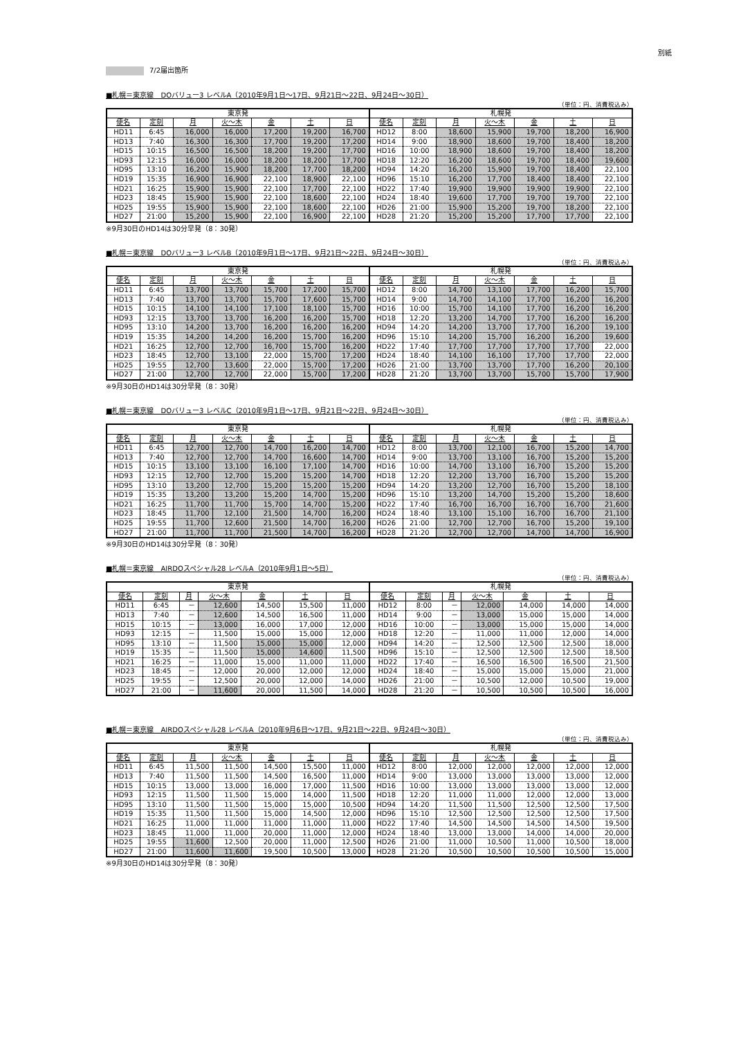別紙
7/2届出箇所
■札幌＝東京線　DOバリュー3 レベルA（2010年9月1日～17日、9月21日～22日、9月24日～30日）
（単位：円、消費税込み）
| 東京発 | | | | | | | 札幌発 | | | | | | |
| --- | --- | --- | --- | --- | --- | --- | --- | --- | --- | --- | --- | --- | --- |
| 便名 | 定刻 | 月 | 火～木 | 金 | 土 | 日 | 便名 | 定刻 | 月 | 火～木 | 金 | 土 | 日 |
| HD11 | 6:45 | 16,000 | 16,000 | 17,200 | 19,200 | 16,700 | HD12 | 8:00 | 18,600 | 15,900 | 19,700 | 18,200 | 16,900 |
| HD13 | 7:40 | 16,300 | 16,300 | 17,700 | 19,200 | 17,200 | HD14 | 9:00 | 18,900 | 18,600 | 19,700 | 18,400 | 18,200 |
| HD15 | 10:15 | 16,500 | 16,500 | 18,200 | 19,200 | 17,700 | HD16 | 10:00 | 18,900 | 18,600 | 19,700 | 18,400 | 18,200 |
| HD93 | 12:15 | 16,000 | 16,000 | 18,200 | 18,200 | 17,700 | HD18 | 12:20 | 16,200 | 18,600 | 19,700 | 18,400 | 19,600 |
| HD95 | 13:10 | 16,200 | 15,900 | 18,200 | 17,700 | 18,200 | HD94 | 14:20 | 16,200 | 15,900 | 19,700 | 18,400 | 22,100 |
| HD19 | 15:35 | 16,900 | 16,900 | 22,100 | 18,900 | 22,100 | HD96 | 15:10 | 16,200 | 17,700 | 18,400 | 18,400 | 22,100 |
| HD21 | 16:25 | 15,900 | 15,900 | 22,100 | 17,700 | 22,100 | HD22 | 17:40 | 19,900 | 19,900 | 19,900 | 19,900 | 22,100 |
| HD23 | 18:45 | 15,900 | 15,900 | 22,100 | 18,600 | 22,100 | HD24 | 18:40 | 19,600 | 17,700 | 19,700 | 19,700 | 22,100 |
| HD25 | 19:55 | 15,900 | 15,900 | 22,100 | 18,600 | 22,100 | HD26 | 21:00 | 15,900 | 15,200 | 19,700 | 18,200 | 22,100 |
| HD27 | 21:00 | 15,200 | 15,900 | 22,100 | 16,900 | 22,100 | HD28 | 21:20 | 15,200 | 15,200 | 17,700 | 17,700 | 22,100 |
※9月30日のHD14は30分早発（8：30発）
■札幌＝東京線　DOバリュー3 レベルB（2010年9月1日～17日、9月21日～22日、9月24日～30日）
（単位：円、消費税込み）
| 東京発 | | | | | | | 札幌発 | | | | | | |
| --- | --- | --- | --- | --- | --- | --- | --- | --- | --- | --- | --- | --- | --- |
| 便名 | 定刻 | 月 | 火～木 | 金 | 土 | 日 | 便名 | 定刻 | 月 | 火～木 | 金 | 土 | 日 |
| HD11 | 6:45 | 13,700 | 13,700 | 15,700 | 17,200 | 15,700 | HD12 | 8:00 | 14,700 | 13,100 | 17,700 | 16,200 | 15,700 |
| HD13 | 7:40 | 13,700 | 13,700 | 15,700 | 17,600 | 15,700 | HD14 | 9:00 | 14,700 | 14,100 | 17,700 | 16,200 | 16,200 |
| HD15 | 10:15 | 14,100 | 14,100 | 17,100 | 18,100 | 15,700 | HD16 | 10:00 | 15,700 | 14,100 | 17,700 | 16,200 | 16,200 |
| HD93 | 12:15 | 13,700 | 13,700 | 16,200 | 16,200 | 15,700 | HD18 | 12:20 | 13,200 | 14,700 | 17,700 | 16,200 | 16,200 |
| HD95 | 13:10 | 14,200 | 13,700 | 16,200 | 16,200 | 16,200 | HD94 | 14:20 | 14,200 | 13,700 | 17,700 | 16,200 | 19,100 |
| HD19 | 15:35 | 14,200 | 14,200 | 16,200 | 15,700 | 16,200 | HD96 | 15:10 | 14,200 | 15,700 | 16,200 | 16,200 | 19,600 |
| HD21 | 16:25 | 12,700 | 12,700 | 16,700 | 15,700 | 16,200 | HD22 | 17:40 | 17,700 | 17,700 | 17,700 | 17,700 | 22,000 |
| HD23 | 18:45 | 12,700 | 13,100 | 22,000 | 15,700 | 17,200 | HD24 | 18:40 | 14,100 | 16,100 | 17,700 | 17,700 | 22,000 |
| HD25 | 19:55 | 12,700 | 13,600 | 22,000 | 15,700 | 17,200 | HD26 | 21:00 | 13,700 | 13,700 | 17,700 | 16,200 | 20,100 |
| HD27 | 21:00 | 12,700 | 12,700 | 22,000 | 15,700 | 17,200 | HD28 | 21:20 | 13,700 | 13,700 | 15,700 | 15,700 | 17,900 |
※9月30日のHD14は30分早発（8：30発）
■札幌＝東京線　DOバリュー3 レベルC（2010年9月1日～17日、9月21日～22日、9月24日～30日）
（単位：円、消費税込み）
| 東京発 | | | | | | | 札幌発 | | | | | | |
| --- | --- | --- | --- | --- | --- | --- | --- | --- | --- | --- | --- | --- | --- |
| 便名 | 定刻 | 月 | 火～木 | 金 | 土 | 日 | 便名 | 定刻 | 月 | 火～木 | 金 | 土 | 日 |
| HD11 | 6:45 | 12,700 | 12,700 | 14,700 | 16,200 | 14,700 | HD12 | 8:00 | 13,700 | 12,100 | 16,700 | 15,200 | 14,700 |
| HD13 | 7:40 | 12,700 | 12,700 | 14,700 | 16,600 | 14,700 | HD14 | 9:00 | 13,700 | 13,100 | 16,700 | 15,200 | 15,200 |
| HD15 | 10:15 | 13,100 | 13,100 | 16,100 | 17,100 | 14,700 | HD16 | 10:00 | 14,700 | 13,100 | 16,700 | 15,200 | 15,200 |
| HD93 | 12:15 | 12,700 | 12,700 | 15,200 | 15,200 | 14,700 | HD18 | 12:20 | 12,200 | 13,700 | 16,700 | 15,200 | 15,200 |
| HD95 | 13:10 | 13,200 | 12,700 | 15,200 | 15,200 | 15,200 | HD94 | 14:20 | 13,200 | 12,700 | 16,700 | 15,200 | 18,100 |
| HD19 | 15:35 | 13,200 | 13,200 | 15,200 | 14,700 | 15,200 | HD96 | 15:10 | 13,200 | 14,700 | 15,200 | 15,200 | 18,600 |
| HD21 | 16:25 | 11,700 | 11,700 | 15,700 | 14,700 | 15,200 | HD22 | 17:40 | 16,700 | 16,700 | 16,700 | 16,700 | 21,600 |
| HD23 | 18:45 | 11,700 | 12,100 | 21,500 | 14,700 | 16,200 | HD24 | 18:40 | 13,100 | 15,100 | 16,700 | 16,700 | 21,100 |
| HD25 | 19:55 | 11,700 | 12,600 | 21,500 | 14,700 | 16,200 | HD26 | 21:00 | 12,700 | 12,700 | 16,700 | 15,200 | 19,100 |
| HD27 | 21:00 | 11,700 | 11,700 | 21,500 | 14,700 | 16,200 | HD28 | 21:20 | 12,700 | 12,700 | 14,700 | 14,700 | 16,900 |
※9月30日のHD14は30分早発（8：30発）
■札幌＝東京線　AIRDOスペシャル28 レベルA（2010年9月1日～5日）
（単位：円、消費税込み）
| 東京発 | | | | | | | 札幌発 | | | | | | |
| --- | --- | --- | --- | --- | --- | --- | --- | --- | --- | --- | --- | --- | --- |
| 便名 | 定刻 | 月 | 火～木 | 金 | 土 | 日 | 便名 | 定刻 | 月 | 火～木 | 金 | 土 | 日 |
| HD11 | 6:45 | － | 12,600 | 14,500 | 15,500 | 11,000 | HD12 | 8:00 | － | 12,000 | 14,000 | 14,000 | 14,000 |
| HD13 | 7:40 | － | 12,600 | 14,500 | 16,500 | 11,000 | HD14 | 9:00 | － | 13,000 | 15,000 | 15,000 | 14,000 |
| HD15 | 10:15 | － | 13,000 | 16,000 | 17,000 | 12,000 | HD16 | 10:00 | － | 13,000 | 15,000 | 15,000 | 14,000 |
| HD93 | 12:15 | － | 11,500 | 15,000 | 15,000 | 12,000 | HD18 | 12:20 | － | 11,000 | 11,000 | 12,000 | 14,000 |
| HD95 | 13:10 | － | 11,500 | 15,000 | 15,000 | 12,000 | HD94 | 14:20 | － | 12,500 | 12,500 | 12,500 | 18,000 |
| HD19 | 15:35 | － | 11,500 | 15,000 | 14,600 | 11,500 | HD96 | 15:10 | － | 12,500 | 12,500 | 12,500 | 18,500 |
| HD21 | 16:25 | － | 11,000 | 15,000 | 11,000 | 11,000 | HD22 | 17:40 | － | 16,500 | 16,500 | 16,500 | 21,500 |
| HD23 | 18:45 | － | 12,000 | 20,000 | 12,000 | 12,000 | HD24 | 18:40 | － | 15,000 | 15,000 | 15,000 | 21,000 |
| HD25 | 19:55 | － | 12,500 | 20,000 | 12,000 | 14,000 | HD26 | 21:00 | － | 10,500 | 12,000 | 10,500 | 19,000 |
| HD27 | 21:00 | － | 11,600 | 20,000 | 11,500 | 14,000 | HD28 | 21:20 | － | 10,500 | 10,500 | 10,500 | 16,000 |
■札幌＝東京線　AIRDOスペシャル28 レベルA（2010年9月6日～17日、9月21日～22日、9月24日～30日）
（単位：円、消費税込み）
| 東京発 | | | | | | | 札幌発 | | | | | | |
| --- | --- | --- | --- | --- | --- | --- | --- | --- | --- | --- | --- | --- | --- |
| 便名 | 定刻 | 月 | 火～木 | 金 | 土 | 日 | 便名 | 定刻 | 月 | 火～木 | 金 | 土 | 日 |
| HD11 | 6:45 | 11,500 | 11,500 | 14,500 | 15,500 | 11,000 | HD12 | 8:00 | 12,000 | 12,000 | 12,000 | 12,000 | 12,000 |
| HD13 | 7:40 | 11,500 | 11,500 | 14,500 | 16,500 | 11,000 | HD14 | 9:00 | 13,000 | 13,000 | 13,000 | 13,000 | 12,000 |
| HD15 | 10:15 | 13,000 | 13,000 | 16,000 | 17,000 | 11,500 | HD16 | 10:00 | 13,000 | 13,000 | 13,000 | 13,000 | 12,000 |
| HD93 | 12:15 | 11,500 | 11,500 | 15,000 | 14,000 | 11,500 | HD18 | 12:20 | 11,000 | 11,000 | 12,000 | 12,000 | 13,000 |
| HD95 | 13:10 | 11,500 | 11,500 | 15,000 | 15,000 | 10,500 | HD94 | 14:20 | 11,500 | 11,500 | 12,500 | 12,500 | 17,500 |
| HD19 | 15:35 | 11,500 | 11,500 | 15,000 | 14,500 | 12,000 | HD96 | 15:10 | 12,500 | 12,500 | 12,500 | 12,500 | 17,500 |
| HD21 | 16:25 | 11,000 | 11,000 | 11,000 | 11,000 | 11,000 | HD22 | 17:40 | 14,500 | 14,500 | 14,500 | 14,500 | 19,500 |
| HD23 | 18:45 | 11,000 | 11,000 | 20,000 | 11,000 | 12,000 | HD24 | 18:40 | 13,000 | 13,000 | 14,000 | 14,000 | 20,000 |
| HD25 | 19:55 | 11,600 | 12,500 | 20,000 | 11,000 | 12,500 | HD26 | 21:00 | 11,000 | 10,500 | 11,000 | 10,500 | 18,000 |
| HD27 | 21:00 | 11,600 | 11,600 | 19,500 | 10,500 | 13,000 | HD28 | 21:20 | 10,500 | 10,500 | 10,500 | 10,500 | 15,000 |
※9月30日のHD14は30分早発（8：30発）